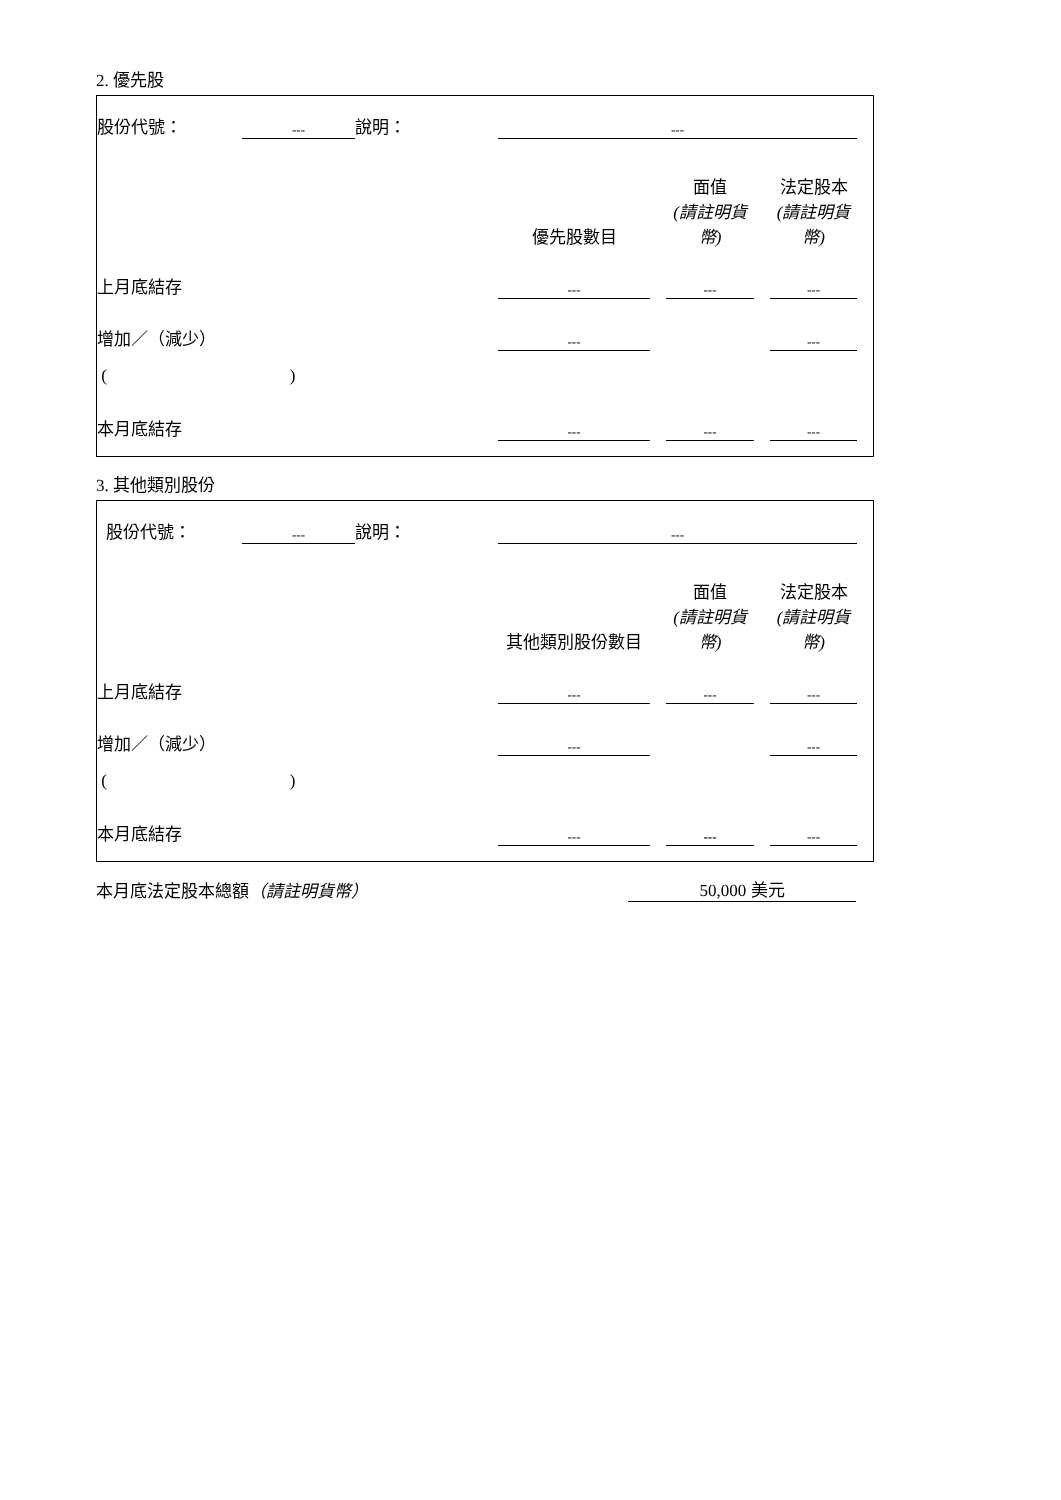2. 優先股
| 股份代號： | --- | 說明： | --- | | | | | |
| | | | 優先股數目 | | 面值 (請註明貨幣) | | 法定股本 (請註明貨幣) | |
| 上月底結存 | | | --- | | --- | | --- | |
| 增加／（減少） | | | --- | | | | --- | |
| ( ) | | | | | | | | |
| 本月底結存 | | | --- | | --- | | --- | |
3. 其他類別股份
| 股份代號： | --- | 說明： | --- | | | | | |
| | | | 其他類別股份數目 | | 面值 (請註明貨幣) | | 法定股本 (請註明貨幣) | |
| 上月底結存 | | | --- | | --- | | --- | |
| 增加／（減少） | | | --- | | | | --- | |
| ( ) | | | | | | | | |
| 本月底結存 | | | --- | | --- | | --- | |
| 本月底法定股本總額 （請註明貨幣） | 50,000 美元 |